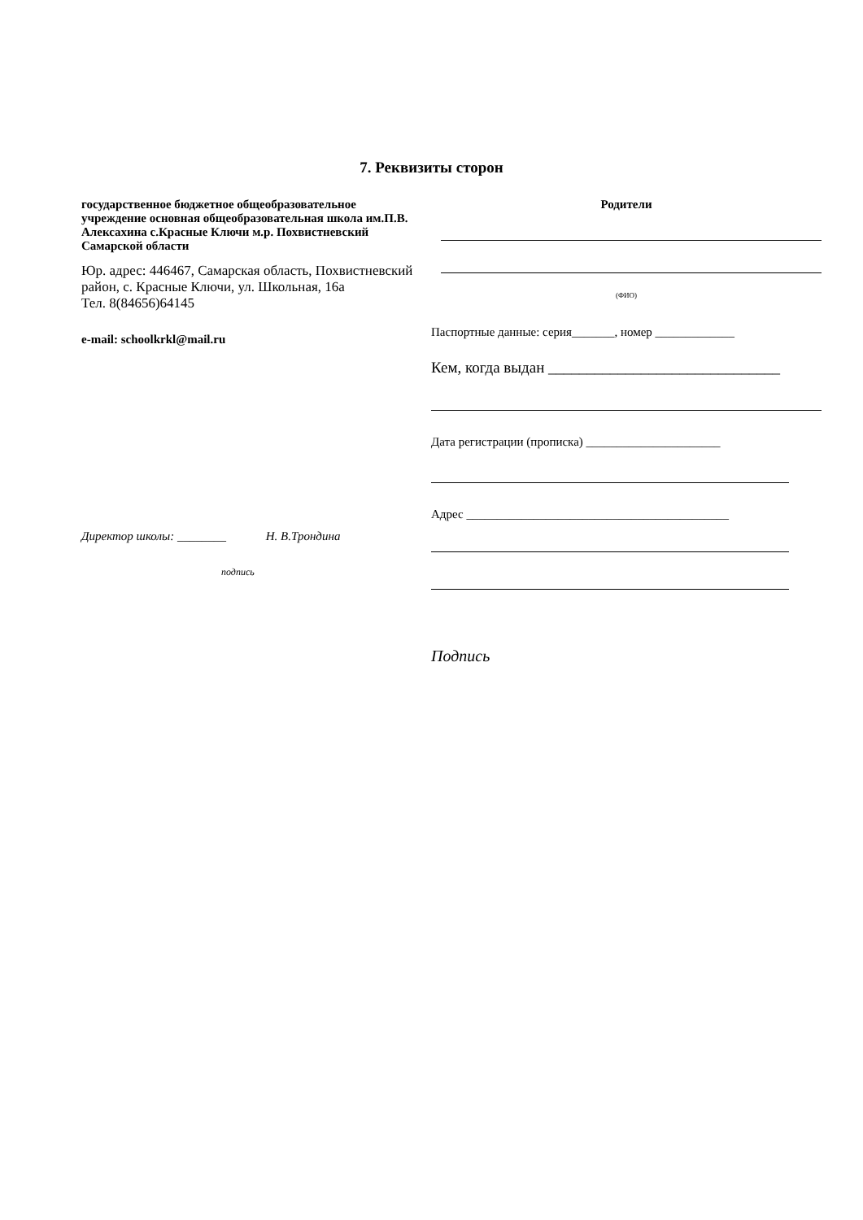7. Реквизиты сторон
государственное бюджетное общеобразовательное учреждение основная общеобразовательная школа им.П.В. Алексахина с.Красные Ключи м.р. Похвистневский Самарской области
Юр. адрес: 446467, Самарская область, Похвистневский район, с. Красные Ключи, ул. Школьная, 16а
Тел. 8(84656)64145
e-mail: schoolkrkl@mail.ru
Директор школы: ________ Н. В.Трондина
подпись
Родители
(ФИО)
Паспортные данные: серия_______, номер _____________
Кем, когда выдан ______________________________
Дата регистрации (прописка) ______________________
Адрес ___________________________________________
Подпись